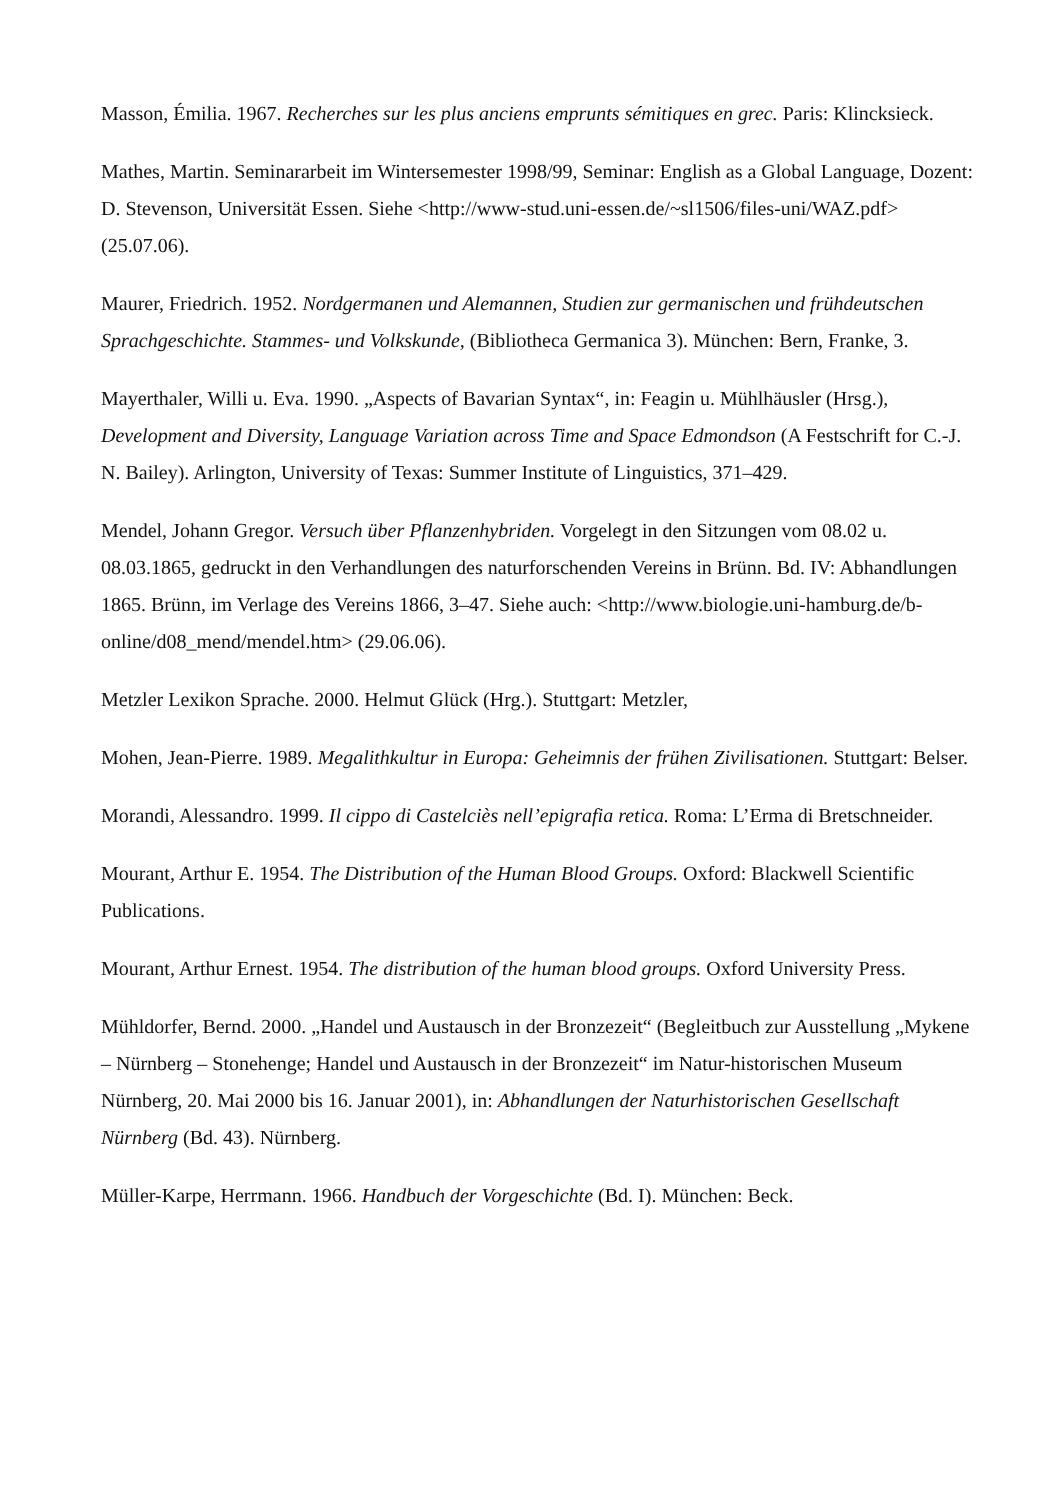Masson, Émilia. 1967. Recherches sur les plus anciens emprunts sémitiques en grec. Paris: Klincksieck.
Mathes, Martin. Seminararbeit im Wintersemester 1998/99, Seminar: English as a Global Language, Dozent: D. Stevenson, Universität Essen. Siehe <http://www-stud.uni-essen.de/~sl1506/files-uni/WAZ.pdf> (25.07.06).
Maurer, Friedrich. 1952. Nordgermanen und Alemannen, Studien zur germanischen und frühdeutschen Sprachgeschichte. Stammes- und Volkskunde, (Bibliotheca Germanica 3). München: Bern, Franke, 3.
Mayerthaler, Willi u. Eva. 1990. „Aspects of Bavarian Syntax“, in: Feagin u. Mühlhäusler (Hrsg.), Development and Diversity, Language Variation across Time and Space Edmondson (A Festschrift for C.-J. N. Bailey). Arlington, University of Texas: Summer Institute of Linguistics, 371–429.
Mendel, Johann Gregor. Versuch über Pflanzenhybriden. Vorgelegt in den Sitzungen vom 08.02 u. 08.03.1865, gedruckt in den Verhandlungen des naturforschenden Vereins in Brünn. Bd. IV: Abhandlungen 1865. Brünn, im Verlage des Vereins 1866, 3–47. Siehe auch: <http://www.biologie.uni-hamburg.de/b-online/d08_mend/mendel.htm> (29.06.06).
Metzler Lexikon Sprache. 2000. Helmut Glück (Hrg.). Stuttgart: Metzler,
Mohen, Jean-Pierre. 1989. Megalithkultur in Europa: Geheimnis der frühen Zivilisationen. Stuttgart: Belser.
Morandi, Alessandro. 1999. Il cippo di Castelciès nell’epigrafia retica. Roma: L’Erma di Bretschneider.
Mourant, Arthur E. 1954. The Distribution of the Human Blood Groups. Oxford: Blackwell Scientific Publications.
Mourant, Arthur Ernest. 1954. The distribution of the human blood groups. Oxford University Press.
Mühldorfer, Bernd. 2000. „Handel und Austausch in der Bronzezeit“ (Begleitbuch zur Ausstellung „Mykene – Nürnberg – Stonehenge; Handel und Austausch in der Bronzezeit“ im Natur-historischen Museum Nürnberg, 20. Mai 2000 bis 16. Januar 2001), in: Abhandlungen der Naturhistorischen Gesellschaft Nürnberg (Bd. 43). Nürnberg.
Müller-Karpe, Herrmann. 1966. Handbuch der Vorgeschichte (Bd. I). München: Beck.